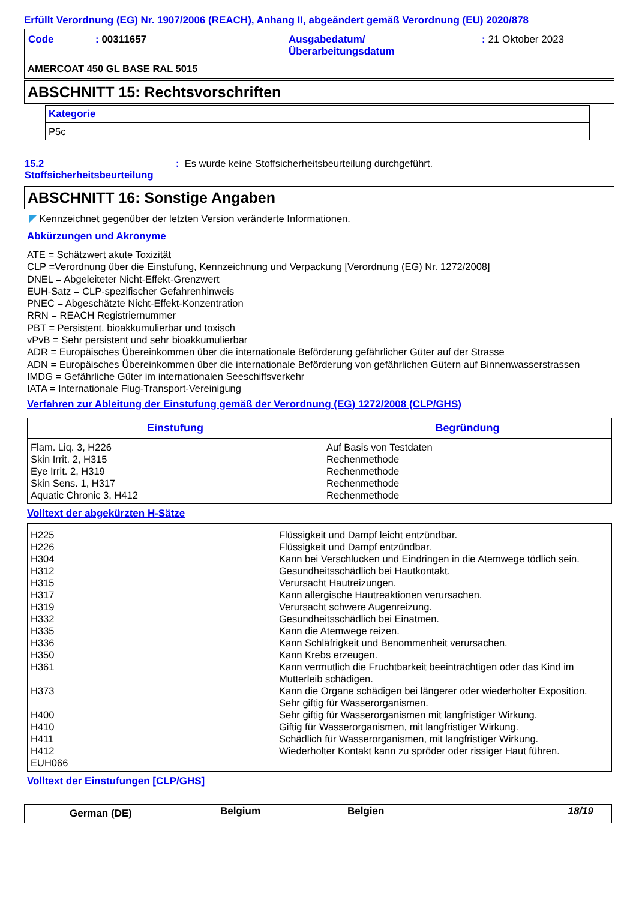Erfüllt Verordnung (EG) Nr. 1907/2006 (REACH), Anhang II, abgeändert gemäß Verordnung (EU) 2020/878
| Code | : 00311657 | Ausgabedatum/ Überarbeitungsdatum | : 21 Oktober 2023 |
AMERCOAT 450 GL BASE RAL 5015
ABSCHNITT 15: Rechtsvorschriften
| Kategorie |
| P5c |
| 15.2 Stoffsicherheitsbeurteilung | : Es wurde keine Stoffsicherheitsbeurteilung durchgeführt. |
ABSCHNITT 16: Sonstige Angaben
◤ Kennzeichnet gegenüber der letzten Version veränderte Informationen.
Abkürzungen und Akronyme
ATE = Schätzwert akute Toxizität
CLP =Verordnung über die Einstufung, Kennzeichnung und Verpackung [Verordnung (EG) Nr. 1272/2008]
DNEL = Abgeleiteter Nicht-Effekt-Grenzwert
EUH-Satz = CLP-spezifischer Gefahrenhinweis
PNEC = Abgeschätzte Nicht-Effekt-Konzentration
RRN = REACH Registriernummer
PBT = Persistent, bioakkumulierbar und toxisch
vPvB = Sehr persistent und sehr bioakkumulierbar
ADR = Europäisches Übereinkommen über die internationale Beförderung gefährlicher Güter auf der Strasse
ADN = Europäisches Übereinkommen über die internationale Beförderung von gefährlichen Gütern auf Binnenwasserstrassen
IMDG = Gefährliche Güter im internationalen Seeschiffsverkehr
IATA = Internationale Flug-Transport-Vereinigung
Verfahren zur Ableitung der Einstufung gemäß der Verordnung (EG) 1272/2008 (CLP/GHS)
| Einstufung | Begründung |
| --- | --- |
| Flam. Liq. 3, H226 Skin Irrit. 2, H315 Eye Irrit. 2, H319 Skin Sens. 1, H317 Aquatic Chronic 3, H412 | Auf Basis von Testdaten Rechenmethode Rechenmethode Rechenmethode Rechenmethode |
Volltext der abgekürzten H-Sätze
| H225 H226 H304 H312 H315 H317 H319 H332 H335 H336 H350 H361 H373 H400 H410 H411 H412 EUH066 | Flüssigkeit und Dampf leicht entzündbar. Flüssigkeit und Dampf entzündbar. Kann bei Verschlucken und Eindringen in die Atemwege tödlich sein. Gesundheitsschädlich bei Hautkontakt. Verursacht Hautreizungen. Kann allergische Hautreaktionen verursachen. Verursacht schwere Augenreizung. Gesundheitsschädlich bei Einatmen. Kann die Atemwege reizen. Kann Schläfrigkeit und Benommenheit verursachen. Kann Krebs erzeugen. Kann vermutlich die Fruchtbarkeit beeinträchtigen oder das Kind im Mutterleib schädigen. Kann die Organe schädigen bei längerer oder wiederholter Exposition. Sehr giftig für Wasserorganismen. Sehr giftig für Wasserorganismen mit langfristiger Wirkung. Giftig für Wasserorganismen, mit langfristiger Wirkung. Schädlich für Wasserorganismen, mit langfristiger Wirkung. Wiederholter Kontakt kann zu spröder oder rissiger Haut führen. |
Volltext der Einstufungen [CLP/GHS]
| German (DE) | Belgium | Belgien | 18/19 |